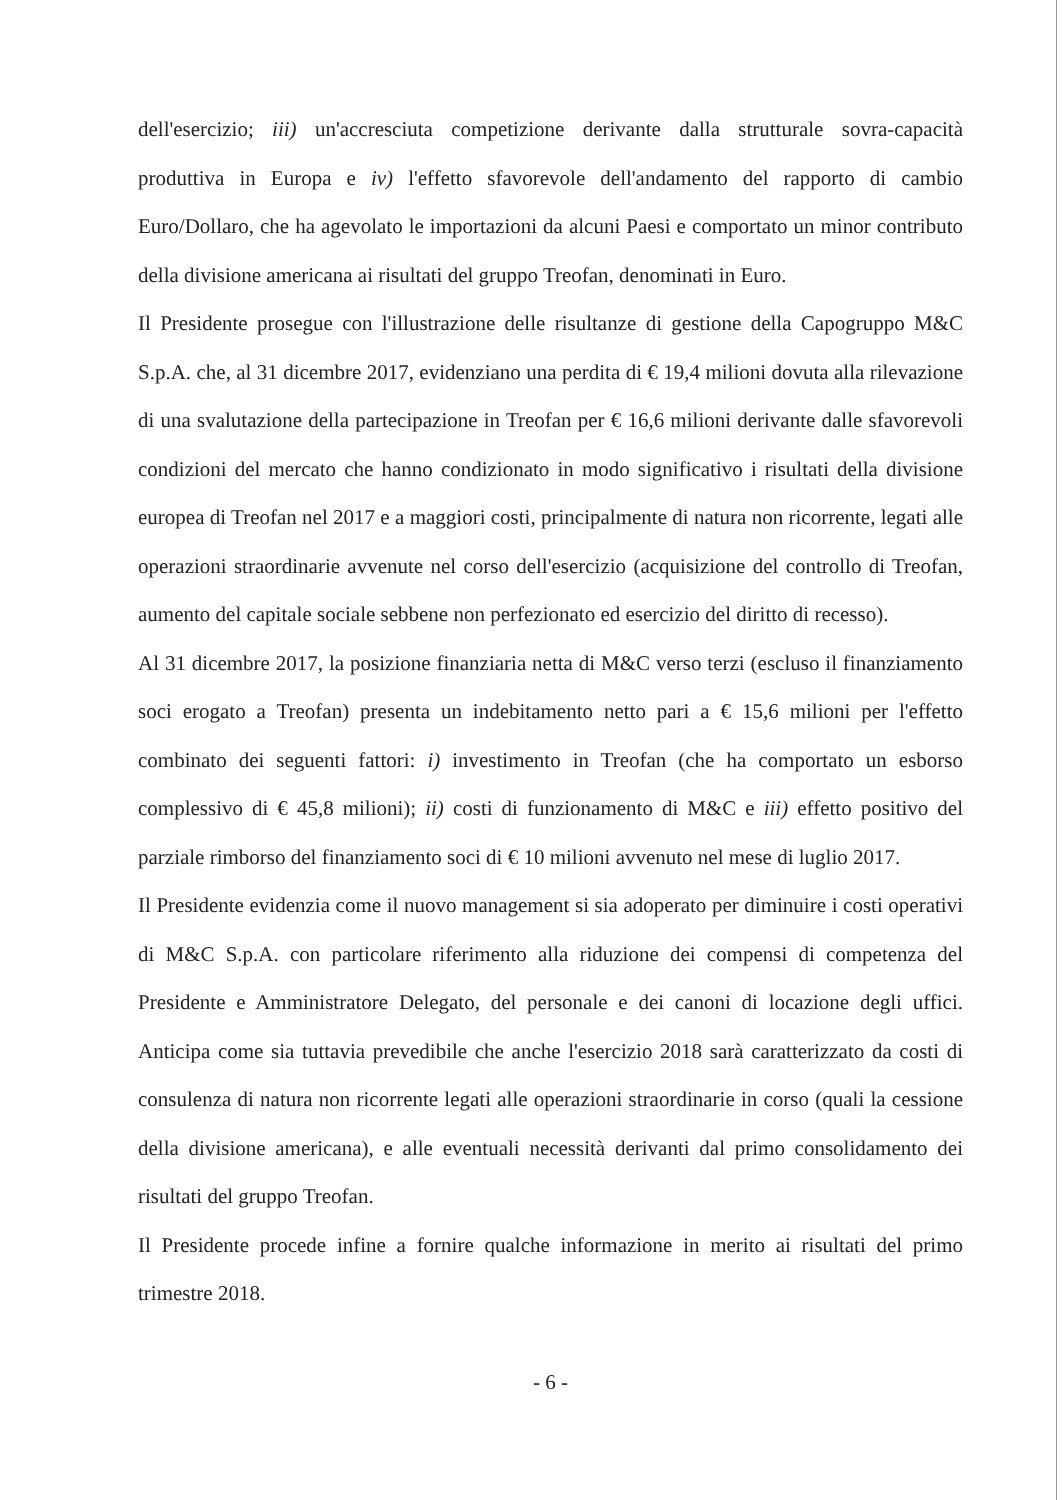dell'esercizio; iii) un'accresciuta competizione derivante dalla strutturale sovra-capacità produttiva in Europa e iv) l'effetto sfavorevole dell'andamento del rapporto di cambio Euro/Dollaro, che ha agevolato le importazioni da alcuni Paesi e comportato un minor contributo della divisione americana ai risultati del gruppo Treofan, denominati in Euro.
Il Presidente prosegue con l'illustrazione delle risultanze di gestione della Capogruppo M&C S.p.A. che, al 31 dicembre 2017, evidenziano una perdita di € 19,4 milioni dovuta alla rilevazione di una svalutazione della partecipazione in Treofan per € 16,6 milioni derivante dalle sfavorevoli condizioni del mercato che hanno condizionato in modo significativo i risultati della divisione europea di Treofan nel 2017 e a maggiori costi, principalmente di natura non ricorrente, legati alle operazioni straordinarie avvenute nel corso dell'esercizio (acquisizione del controllo di Treofan, aumento del capitale sociale sebbene non perfezionato ed esercizio del diritto di recesso).
Al 31 dicembre 2017, la posizione finanziaria netta di M&C verso terzi (escluso il finanziamento soci erogato a Treofan) presenta un indebitamento netto pari a € 15,6 milioni per l'effetto combinato dei seguenti fattori: i) investimento in Treofan (che ha comportato un esborso complessivo di € 45,8 milioni); ii) costi di funzionamento di M&C e iii) effetto positivo del parziale rimborso del finanziamento soci di € 10 milioni avvenuto nel mese di luglio 2017.
Il Presidente evidenzia come il nuovo management si sia adoperato per diminuire i costi operativi di M&C S.p.A. con particolare riferimento alla riduzione dei compensi di competenza del Presidente e Amministratore Delegato, del personale e dei canoni di locazione degli uffici. Anticipa come sia tuttavia prevedibile che anche l'esercizio 2018 sarà caratterizzato da costi di consulenza di natura non ricorrente legati alle operazioni straordinarie in corso (quali la cessione della divisione americana), e alle eventuali necessità derivanti dal primo consolidamento dei risultati del gruppo Treofan.
Il Presidente procede infine a fornire qualche informazione in merito ai risultati del primo trimestre 2018.
- 6 -